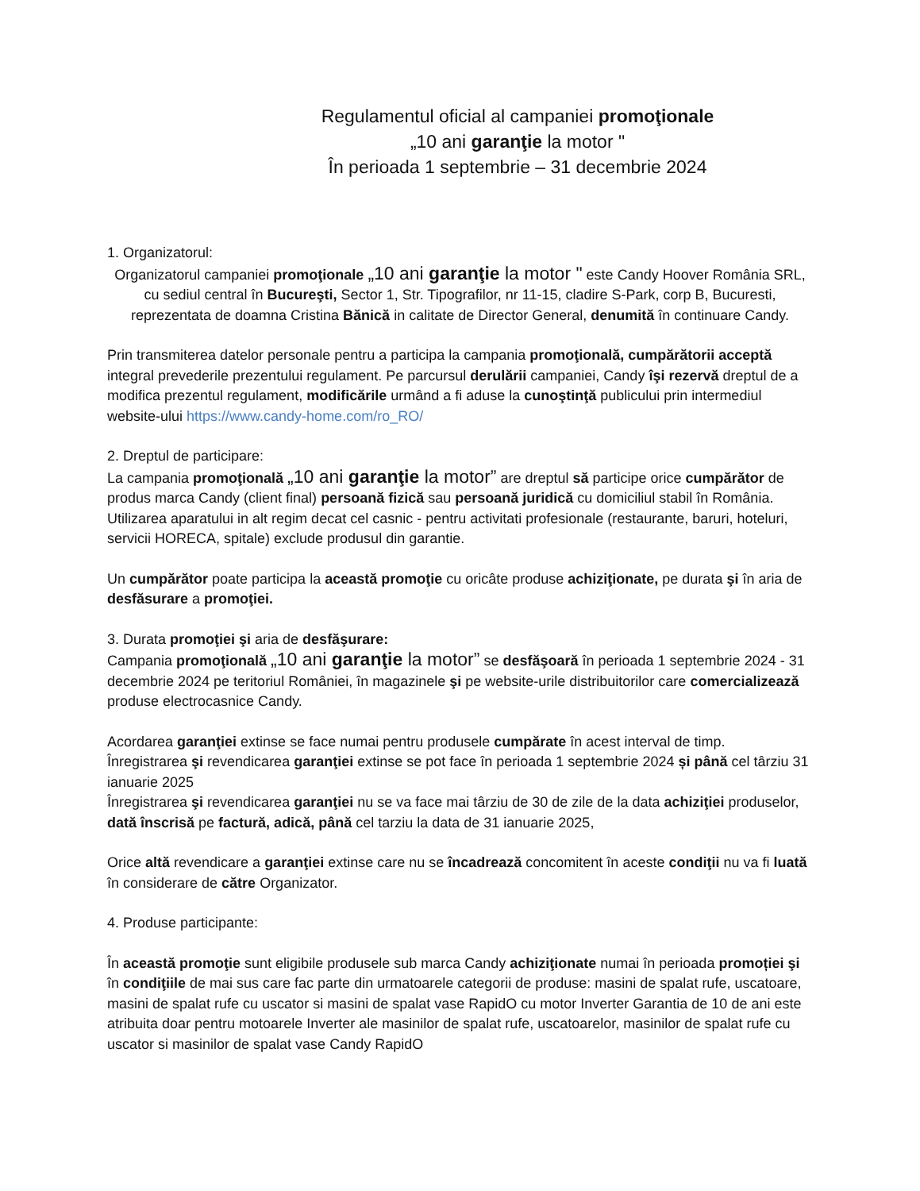Regulamentul oficial al campaniei promoţionale
„10 ani garanţie la motor "
În perioada 1 septembrie – 31 decembrie 2024
1. Organizatorul:
Organizatorul campaniei promoţionale „10 ani garanţie la motor " este Candy Hoover România SRL, cu sediul central în Bucureşti, Sector 1, Str. Tipografilor, nr 11-15, cladire S-Park, corp B, Bucuresti, reprezentata de doamna Cristina Bănică in calitate de Director General, denumită în continuare Candy.
Prin transmiterea datelor personale pentru a participa la campania promoţională, cumpărătorii acceptă integral prevederile prezentului regulament. Pe parcursul derulării campaniei, Candy îşi rezervă dreptul de a modifica prezentul regulament, modificările urmând a fi aduse la cunoştinţă publicului prin intermediul website-ului https://www.candy-home.com/ro_RO/
2. Dreptul de participare:
La campania promoţională „10 ani garanţie la motor” are dreptul să participe orice cumpărător de produs marca Candy (client final) persoană fizică sau persoană juridică cu domiciliul stabil în România. Utilizarea aparatului in alt regim decat cel casnic - pentru activitati profesionale (restaurante, baruri, hoteluri, servicii HORECA, spitale) exclude produsul din garantie.
Un cumpărător poate participa la această promoţie cu oricâte produse achiziţionate, pe durata şi în aria de desfăsurare a promoţiei.
3. Durata promoţiei şi aria de desfăşurare:
Campania promoţională „10 ani garanţie la motor” se desfăşoară în perioada 1 septembrie 2024 - 31 decembrie 2024 pe teritoriul României, în magazinele şi pe website-urile distribuitorilor care comercializează produse electrocasnice Candy.
Acordarea garanţiei extinse se face numai pentru produsele cumpărate în acest interval de timp. Înregistrarea şi revendicarea garanţiei extinse se pot face în perioada 1 septembrie 2024 și până cel târziu 31 ianuarie 2025
Înregistrarea şi revendicarea garanţiei nu se va face mai târziu de 30 de zile de la data achiziţiei produselor, dată înscrisă pe factură, adică, până cel tarziu la data de 31 ianuarie 2025,
Orice altă revendicare a garanţiei extinse care nu se încadrează concomitent în aceste condiţii nu va fi luată în considerare de către Organizator.
4. Produse participante:
În această promoţie sunt eligibile produsele sub marca Candy achiziţionate numai în perioada promoției şi în condiţiile de mai sus care fac parte din urmatoarele categorii de produse: masini de spalat rufe, uscatoare, masini de spalat rufe cu uscator si masini de spalat vase RapidO cu motor Inverter Garantia de 10 de ani este atribuita doar pentru motoarele Inverter ale masinilor de spalat rufe, uscatoarelor, masinilor de spalat rufe cu uscator si masinilor de spalat vase Candy RapidO